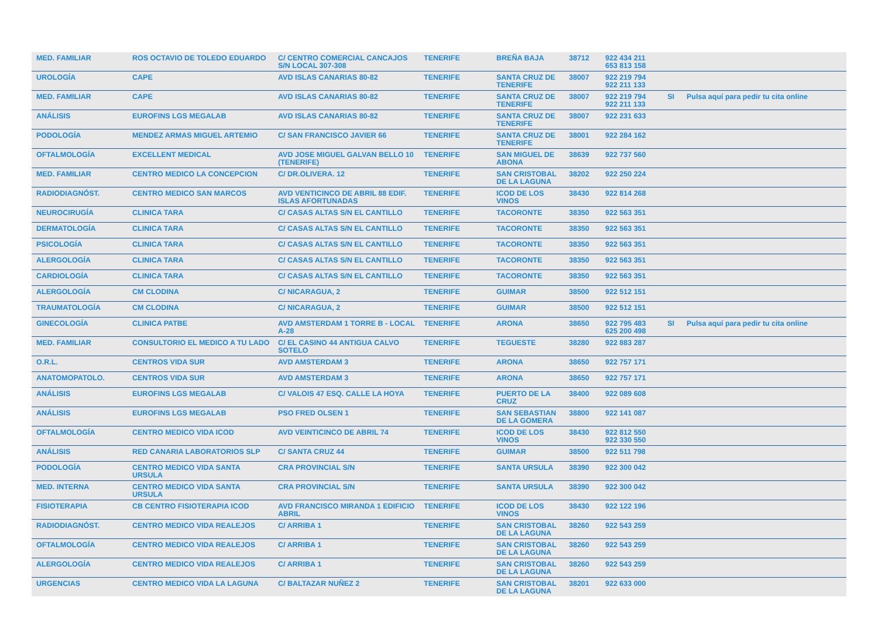| MED. FAMILIAR | ROS OCTAVIO DE TOLEDO EDUARDO | C/ CENTRO COMERCIAL CANCAJOS S/N LOCAL 307-308 | TENERIFE | BREÑA BAJA | 38712 | 922 434 211 653 813 158 | | |
| UROLOGÍA | CAPE | AVD ISLAS CANARIAS 80-82 | TENERIFE | SANTA CRUZ DE TENERIFE | 38007 | 922 219 794 922 211 133 | | |
| MED. FAMILIAR | CAPE | AVD ISLAS CANARIAS 80-82 | TENERIFE | SANTA CRUZ DE TENERIFE | 38007 | 922 219 794 922 211 133 | SI | Pulsa aquí para pedir tu cita online |
| ANÁLISIS | EUROFINS LGS MEGALAB | AVD ISLAS CANARIAS 80-82 | TENERIFE | SANTA CRUZ DE TENERIFE | 38007 | 922 231 633 | | |
| PODOLOGÍA | MENDEZ ARMAS MIGUEL ARTEMIO | C/ SAN FRANCISCO JAVIER 66 | TENERIFE | SANTA CRUZ DE TENERIFE | 38001 | 922 284 162 | | |
| OFTALMOLOGÍA | EXCELLENT MEDICAL | AVD JOSE MIGUEL GALVAN BELLO 10 (TENERIFE) | TENERIFE | SAN MIGUEL DE ABONA | 38639 | 922 737 560 | | |
| MED. FAMILIAR | CENTRO MEDICO LA CONCEPCION | C/ DR.OLIVERA. 12 | TENERIFE | SAN CRISTOBAL DE LA LAGUNA | 38202 | 922 250 224 | | |
| RADIODIAGNÓST. | CENTRO MEDICO SAN MARCOS | AVD VENTICINCO DE ABRIL 88 EDIF. ISLAS AFORTUNADAS | TENERIFE | ICOD DE LOS VINOS | 38430 | 922 814 268 | | |
| NEUROCIRUGÍA | CLINICA TARA | C/ CASAS ALTAS S/N EL CANTILLO | TENERIFE | TACORONTE | 38350 | 922 563 351 | | |
| DERMATOLOGÍA | CLINICA TARA | C/ CASAS ALTAS S/N EL CANTILLO | TENERIFE | TACORONTE | 38350 | 922 563 351 | | |
| PSICOLOGÍA | CLINICA TARA | C/ CASAS ALTAS S/N EL CANTILLO | TENERIFE | TACORONTE | 38350 | 922 563 351 | | |
| ALERGOLOGÍA | CLINICA TARA | C/ CASAS ALTAS S/N EL CANTILLO | TENERIFE | TACORONTE | 38350 | 922 563 351 | | |
| CARDIOLOGÍA | CLINICA TARA | C/ CASAS ALTAS S/N EL CANTILLO | TENERIFE | TACORONTE | 38350 | 922 563 351 | | |
| ALERGOLOGÍA | CM CLODINA | C/ NICARAGUA, 2 | TENERIFE | GUIMAR | 38500 | 922 512 151 | | |
| TRAUMATOLOGÍA | CM CLODINA | C/ NICARAGUA, 2 | TENERIFE | GUIMAR | 38500 | 922 512 151 | | |
| GINECOLOGÍA | CLINICA PATBE | AVD AMSTERDAM 1 TORRE B - LOCAL A-28 | TENERIFE | ARONA | 38650 | 922 795 483 625 200 498 | SI | Pulsa aquí para pedir tu cita online |
| MED. FAMILIAR | CONSULTORIO EL MEDICO A TU LADO | C/ EL CASINO 44 ANTIGUA CALVO SOTELO | TENERIFE | TEGUESTE | 38280 | 922 883 287 | | |
| O.R.L. | CENTROS VIDA SUR | AVD AMSTERDAM 3 | TENERIFE | ARONA | 38650 | 922 757 171 | | |
| ANATOMOPATOLO. | CENTROS VIDA SUR | AVD AMSTERDAM 3 | TENERIFE | ARONA | 38650 | 922 757 171 | | |
| ANÁLISIS | EUROFINS LGS MEGALAB | C/ VALOIS 47 ESQ. CALLE LA HOYA | TENERIFE | PUERTO DE LA CRUZ | 38400 | 922 089 608 | | |
| ANÁLISIS | EUROFINS LGS MEGALAB | PSO FRED OLSEN 1 | TENERIFE | SAN SEBASTIAN DE LA GOMERA | 38800 | 922 141 087 | | |
| OFTALMOLOGÍA | CENTRO MEDICO VIDA ICOD | AVD VEINTICINCO DE ABRIL 74 | TENERIFE | ICOD DE LOS VINOS | 38430 | 922 812 550 922 330 550 | | |
| ANÁLISIS | RED CANARIA LABORATORIOS SLP | C/ SANTA CRUZ 44 | TENERIFE | GUIMAR | 38500 | 922 511 798 | | |
| PODOLOGÍA | CENTRO MEDICO VIDA SANTA URSULA | CRA PROVINCIAL S/N | TENERIFE | SANTA URSULA | 38390 | 922 300 042 | | |
| MED. INTERNA | CENTRO MEDICO VIDA SANTA URSULA | CRA PROVINCIAL S/N | TENERIFE | SANTA URSULA | 38390 | 922 300 042 | | |
| FISIOTERAPIA | CB CENTRO FISIOTERAPIA ICOD | AVD FRANCISCO MIRANDA 1 EDIFICIO ABRIL | TENERIFE | ICOD DE LOS VINOS | 38430 | 922 122 196 | | |
| RADIODIAGNÓST. | CENTRO MEDICO VIDA REALEJOS | C/ ARRIBA 1 | TENERIFE | SAN CRISTOBAL DE LA LAGUNA | 38260 | 922 543 259 | | |
| OFTALMOLOGÍA | CENTRO MEDICO VIDA REALEJOS | C/ ARRIBA 1 | TENERIFE | SAN CRISTOBAL DE LA LAGUNA | 38260 | 922 543 259 | | |
| ALERGOLOGÍA | CENTRO MEDICO VIDA REALEJOS | C/ ARRIBA 1 | TENERIFE | SAN CRISTOBAL DE LA LAGUNA | 38260 | 922 543 259 | | |
| URGENCIAS | CENTRO MEDICO VIDA LA LAGUNA | C/ BALTAZAR NUÑEZ 2 | TENERIFE | SAN CRISTOBAL DE LA LAGUNA | 38201 | 922 633 000 | | |